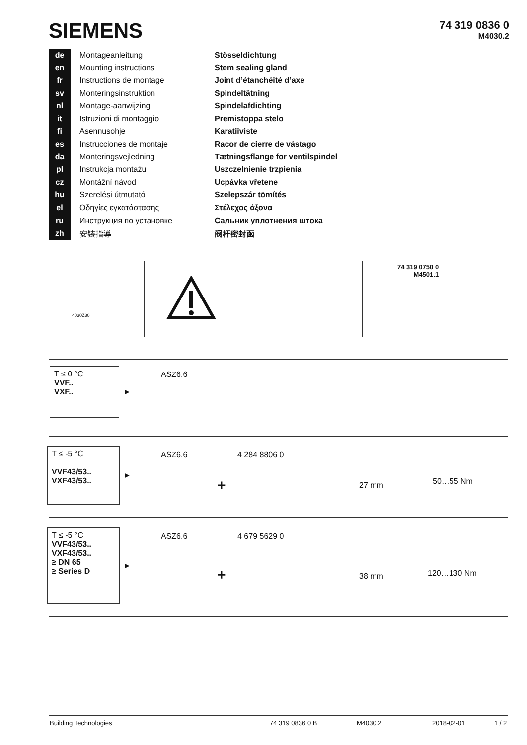SIEMENS
74 319 0836 0
M4030.2
| de | Montageanleitung | Stösseldichtung |
| en | Mounting instructions | Stem sealing gland |
| fr | Instructions de montage | Joint d’étanchéité d’axe |
| sv | Monteringsinstruktion | Spindeltätning |
| nl | Montage-aanwijzing | Spindelafdichting |
| it | Istruzioni di montaggio | Premistoppa stelo |
| fi | Asennusohje | Karatiiviste |
| es | Instrucciones de montaje | Racor de cierre de vástago |
| da | Monteringsvejledning | Tætningsflange for ventilspindel |
| pl | Instrukcja montażu | Uszczelnienie trzpienia |
| cz | Montážní návod | Ucpávka vřetene |
| hu | Szerelési útmutató | Szelepszár tömítés |
| el | Οδηγίες εγκατάστασης | Στέλεχος άξονα |
| ru | Инструкция по установке | Сальник уплотнения штока |
| zh | 安裝指導 | 阀杆密封函 |
4030Z30
74 319 0750 0
M4501.1
T ≤ 0 °C
VVF..
VXF..
ASZ6.6
►
T ≤ -5 °C
VVF43/53..
VXF43/53..
ASZ6.6 4 284 8806 0
►
+ 27 mm 50…55 Nm
T ≤ -5 °C
VVF43/53..
VXF43/53..
≥ DN 65
≥ Series D
ASZ6.6 4 679 5629 0
►
+ 38 mm 120…130 Nm
Building Technologies 74 319 0836 0 B M4030.2 2018-02-01 1 / 2